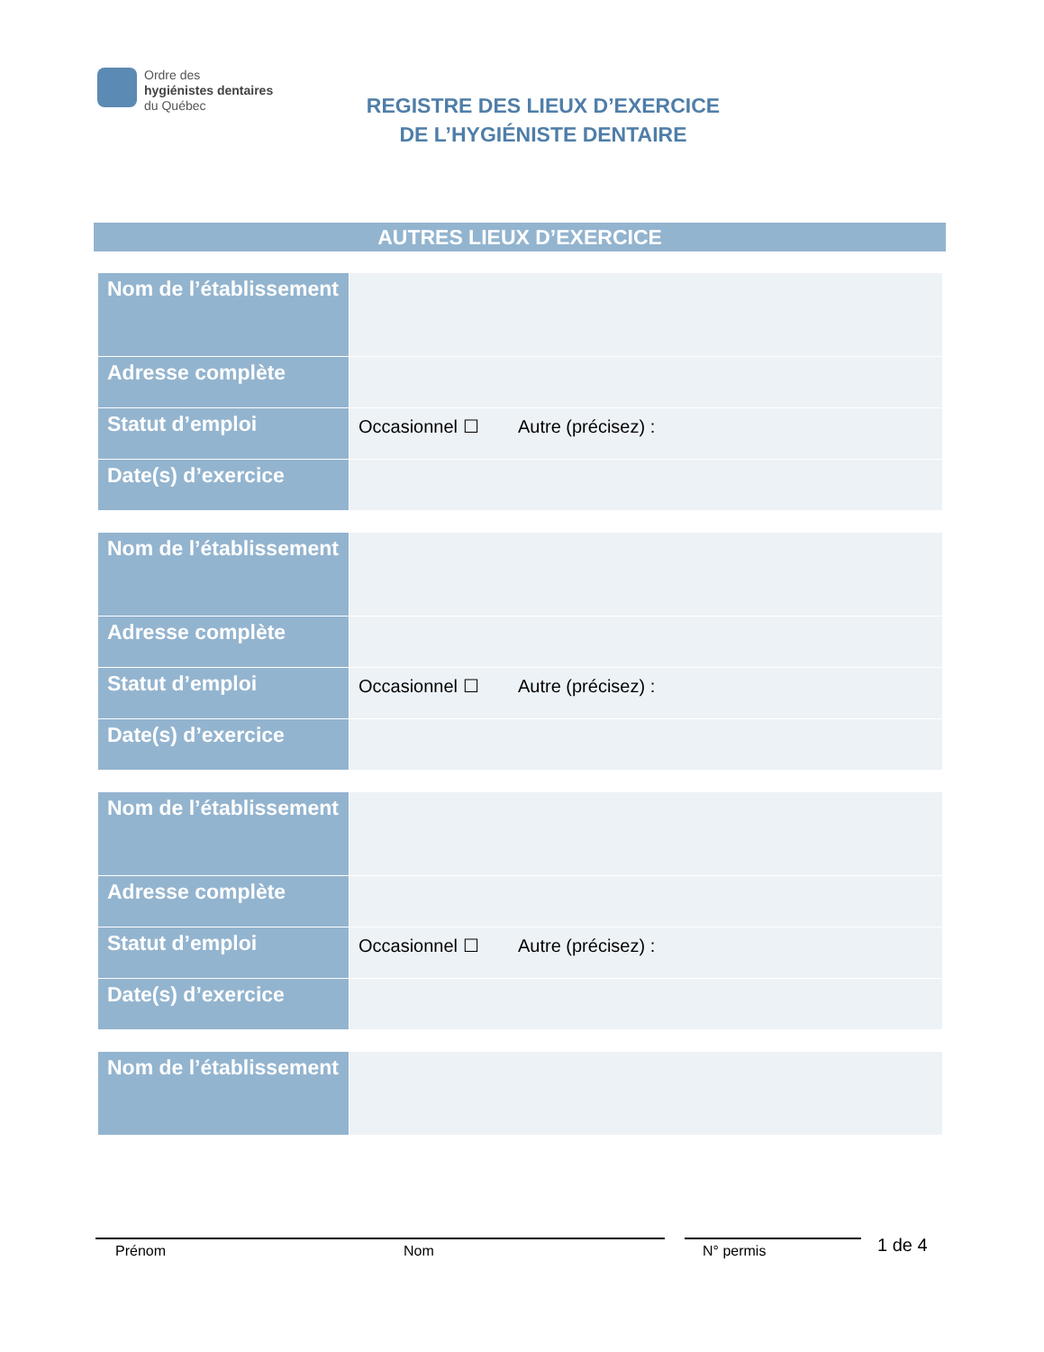Ordre des
hygiénistes dentaires
du Québec
REGISTRE DES LIEUX D’EXERCICE
DE L’HYGIÉNISTE DENTAIRE
AUTRES LIEUX D’EXERCICE
| Nom de l’établissement | |
| Adresse complète | |
| Statut d’emploi | Occasionnel ☐ Autre (précisez) : |
| Date(s) d’exercice | |
| Nom de l’établissement | |
| Adresse complète | |
| Statut d’emploi | Occasionnel ☐ Autre (précisez) : |
| Date(s) d’exercice | |
| Nom de l’établissement | |
| Adresse complète | |
| Statut d’emploi | Occasionnel ☐ Autre (précisez) : |
| Date(s) d’exercice | |
| Nom de l’établissement | |
1 de 4
Prénom Nom N° permis